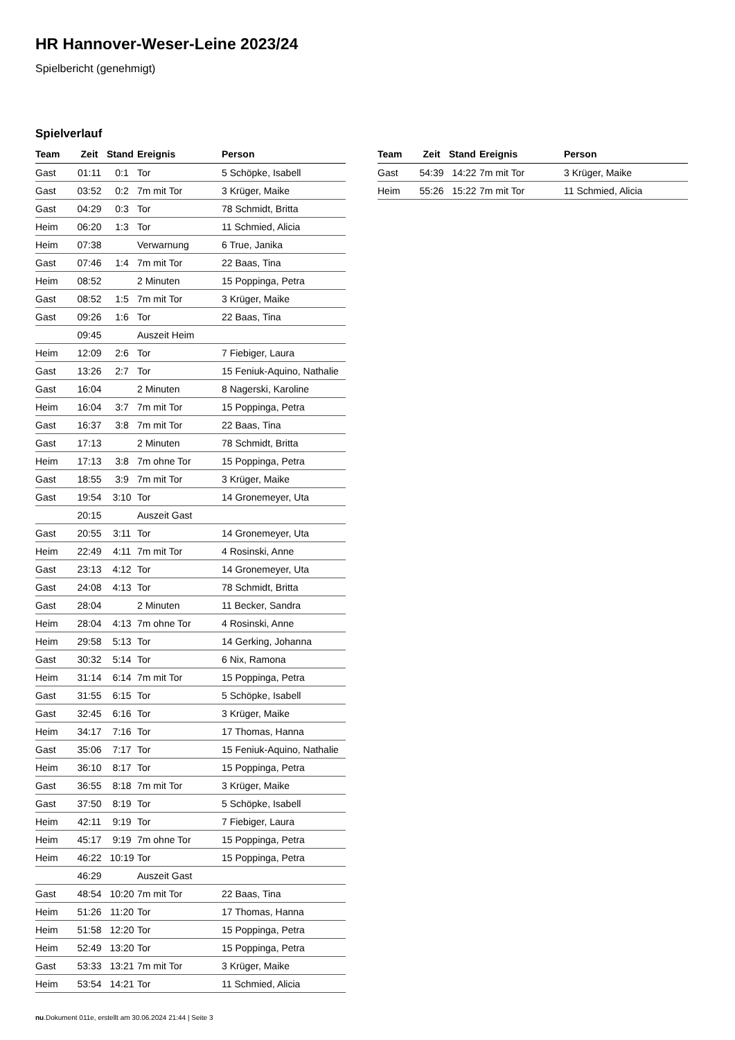HR Hannover-Weser-Leine 2023/24
Spielbericht (genehmigt)
Spielverlauf
| Team | Zeit | Stand | Ereignis | Person |
| --- | --- | --- | --- | --- |
| Gast | 01:11 | 0:1 | Tor | 5 Schöpke, Isabell |
| Gast | 03:52 | 0:2 | 7m mit Tor | 3 Krüger, Maike |
| Gast | 04:29 | 0:3 | Tor | 78 Schmidt, Britta |
| Heim | 06:20 | 1:3 | Tor | 11 Schmied, Alicia |
| Heim | 07:38 | | Verwarnung | 6 True, Janika |
| Gast | 07:46 | 1:4 | 7m mit Tor | 22 Baas, Tina |
| Heim | 08:52 | | 2 Minuten | 15 Poppinga, Petra |
| Gast | 08:52 | 1:5 | 7m mit Tor | 3 Krüger, Maike |
| Gast | 09:26 | 1:6 | Tor | 22 Baas, Tina |
| | 09:45 | | Auszeit Heim | |
| Heim | 12:09 | 2:6 | Tor | 7 Fiebiger, Laura |
| Gast | 13:26 | 2:7 | Tor | 15 Feniuk-Aquino, Nathalie |
| Gast | 16:04 | | 2 Minuten | 8 Nagerski, Karoline |
| Heim | 16:04 | 3:7 | 7m mit Tor | 15 Poppinga, Petra |
| Gast | 16:37 | 3:8 | 7m mit Tor | 22 Baas, Tina |
| Gast | 17:13 | | 2 Minuten | 78 Schmidt, Britta |
| Heim | 17:13 | 3:8 | 7m ohne Tor | 15 Poppinga, Petra |
| Gast | 18:55 | 3:9 | 7m mit Tor | 3 Krüger, Maike |
| Gast | 19:54 | 3:10 | Tor | 14 Gronemeyer, Uta |
| | 20:15 | | Auszeit Gast | |
| Gast | 20:55 | 3:11 | Tor | 14 Gronemeyer, Uta |
| Heim | 22:49 | 4:11 | 7m mit Tor | 4 Rosinski, Anne |
| Gast | 23:13 | 4:12 | Tor | 14 Gronemeyer, Uta |
| Gast | 24:08 | 4:13 | Tor | 78 Schmidt, Britta |
| Gast | 28:04 | | 2 Minuten | 11 Becker, Sandra |
| Heim | 28:04 | 4:13 | 7m ohne Tor | 4 Rosinski, Anne |
| Heim | 29:58 | 5:13 | Tor | 14 Gerking, Johanna |
| Gast | 30:32 | 5:14 | Tor | 6 Nix, Ramona |
| Heim | 31:14 | 6:14 | 7m mit Tor | 15 Poppinga, Petra |
| Gast | 31:55 | 6:15 | Tor | 5 Schöpke, Isabell |
| Gast | 32:45 | 6:16 | Tor | 3 Krüger, Maike |
| Heim | 34:17 | 7:16 | Tor | 17 Thomas, Hanna |
| Gast | 35:06 | 7:17 | Tor | 15 Feniuk-Aquino, Nathalie |
| Heim | 36:10 | 8:17 | Tor | 15 Poppinga, Petra |
| Gast | 36:55 | 8:18 | 7m mit Tor | 3 Krüger, Maike |
| Gast | 37:50 | 8:19 | Tor | 5 Schöpke, Isabell |
| Heim | 42:11 | 9:19 | Tor | 7 Fiebiger, Laura |
| Heim | 45:17 | 9:19 | 7m ohne Tor | 15 Poppinga, Petra |
| Heim | 46:22 | 10:19 | Tor | 15 Poppinga, Petra |
| | 46:29 | | Auszeit Gast | |
| Gast | 48:54 | 10:20 | 7m mit Tor | 22 Baas, Tina |
| Heim | 51:26 | 11:20 | Tor | 17 Thomas, Hanna |
| Heim | 51:58 | 12:20 | Tor | 15 Poppinga, Petra |
| Heim | 52:49 | 13:20 | Tor | 15 Poppinga, Petra |
| Gast | 53:33 | 13:21 | 7m mit Tor | 3 Krüger, Maike |
| Heim | 53:54 | 14:21 | Tor | 11 Schmied, Alicia |
| Team | Zeit | Stand | Ereignis | Person |
| --- | --- | --- | --- | --- |
| Gast | 54:39 | 14:22 | 7m mit Tor | 3 Krüger, Maike |
| Heim | 55:26 | 15:22 | 7m mit Tor | 11 Schmied, Alicia |
nu.Dokument 011e, erstellt am 30.06.2024 21:44 | Seite 3